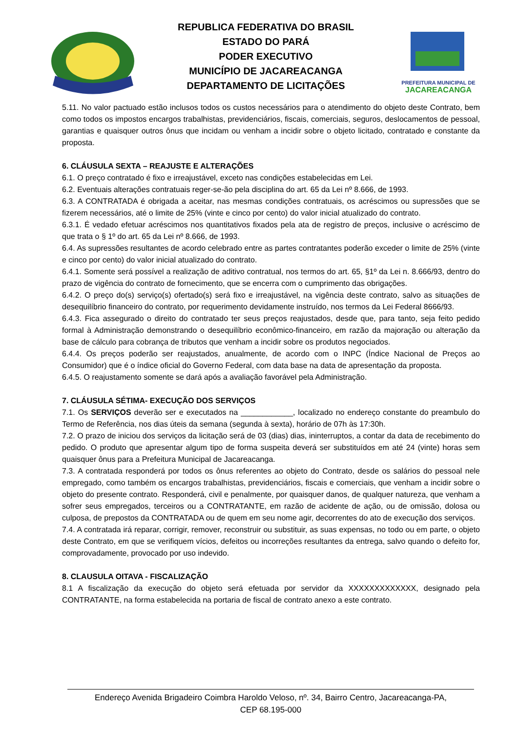REPUBLICA FEDERATIVA DO BRASIL
ESTADO DO PARÁ
PODER EXECUTIVO
MUNICÍPIO DE JACAREACANGA
DEPARTAMENTO DE LICITAÇÕES
PREFEITURA MUNICIPAL DE
JACAREACANGA
5.11. No valor pactuado estão inclusos todos os custos necessários para o atendimento do objeto deste Contrato, bem como todos os impostos encargos trabalhistas, previdenciários, fiscais, comerciais, seguros, deslocamentos de pessoal, garantias e quaisquer outros ônus que incidam ou venham a incidir sobre o objeto licitado, contratado e constante da proposta.
6. CLÁUSULA SEXTA – REAJUSTE E ALTERAÇÕES
6.1. O preço contratado é fixo e irreajustável, exceto nas condições estabelecidas em Lei.
6.2. Eventuais alterações contratuais reger-se-ão pela disciplina do art. 65 da Lei nº 8.666, de 1993.
6.3. A CONTRATADA é obrigada a aceitar, nas mesmas condições contratuais, os acréscimos ou supressões que se fizerem necessários, até o limite de 25% (vinte e cinco por cento) do valor inicial atualizado do contrato.
6.3.1. É vedado efetuar acréscimos nos quantitativos fixados pela ata de registro de preços, inclusive o acréscimo de que trata o § 1º do art. 65 da Lei nº 8.666, de 1993.
6.4. As supressões resultantes de acordo celebrado entre as partes contratantes poderão exceder o limite de 25% (vinte e cinco por cento) do valor inicial atualizado do contrato.
6.4.1. Somente será possível a realização de aditivo contratual, nos termos do art. 65, §1º da Lei n. 8.666/93, dentro do prazo de vigência do contrato de fornecimento, que se encerra com o cumprimento das obrigações.
6.4.2. O preço do(s) serviço(s) ofertado(s) será fixo e irreajustável, na vigência deste contrato, salvo as situações de desequilíbrio financeiro do contrato, por requerimento devidamente instruído, nos termos da Lei Federal 8666/93.
6.4.3. Fica assegurado o direito do contratado ter seus preços reajustados, desde que, para tanto, seja feito pedido formal à Administração demonstrando o desequilíbrio econômico-financeiro, em razão da majoração ou alteração da base de cálculo para cobrança de tributos que venham a incidir sobre os produtos negociados.
6.4.4. Os preços poderão ser reajustados, anualmente, de acordo com o INPC (Índice Nacional de Preços ao Consumidor) que é o índice oficial do Governo Federal, com data base na data de apresentação da proposta.
6.4.5. O reajustamento somente se dará após a avaliação favorável pela Administração.
7. CLÁUSULA SÉTIMA- EXECUÇÃO DOS SERVIÇOS
7.1. Os SERVIÇOS deverão ser e executados na ____________, localizado no endereço constante do preambulo do Termo de Referência, nos dias úteis da semana (segunda à sexta), horário de 07h às 17:30h.
7.2. O prazo de iniciou dos serviços da licitação será de 03 (dias) dias, ininterruptos, a contar da data de recebimento do pedido. O produto que apresentar algum tipo de forma suspeita deverá ser substituídos em até 24 (vinte) horas sem quaisquer ônus para a Prefeitura Municipal de Jacareacanga.
7.3. A contratada responderá por todos os ônus referentes ao objeto do Contrato, desde os salários do pessoal nele empregado, como também os encargos trabalhistas, previdenciários, fiscais e comerciais, que venham a incidir sobre o objeto do presente contrato. Responderá, civil e penalmente, por quaisquer danos, de qualquer natureza, que venham a sofrer seus empregados, terceiros ou a CONTRATANTE, em razão de acidente de ação, ou de omissão, dolosa ou culposa, de prepostos da CONTRATADA ou de quem em seu nome agir, decorrentes do ato de execução dos serviços.
7.4. A contratada irá reparar, corrigir, remover, reconstruir ou substituir, as suas expensas, no todo ou em parte, o objeto deste Contrato, em que se verifiquem vícios, defeitos ou incorreções resultantes da entrega, salvo quando o defeito for, comprovadamente, provocado por uso indevido.
8. CLAUSULA OITAVA - FISCALIZAÇÃO
8.1 A fiscalização da execução do objeto será efetuada por servidor da XXXXXXXXXXXXX, designado pela CONTRATANTE, na forma estabelecida na portaria de fiscal de contrato anexo a este contrato.
Endereço Avenida Brigadeiro Coimbra Haroldo Veloso, nº. 34, Bairro Centro, Jacareacanga-PA,
CEP 68.195-000